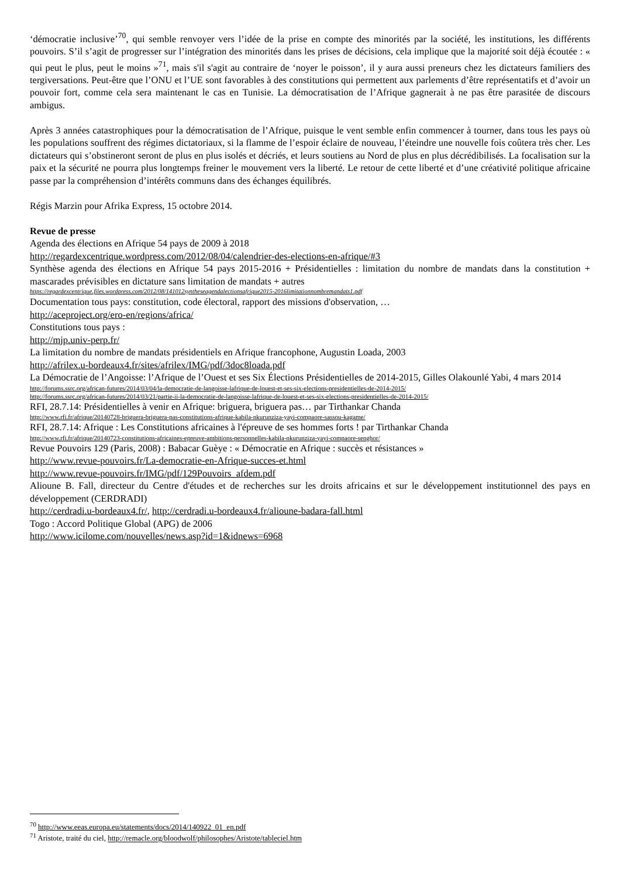‘démocratie inclusive’<sup>70</sup>, qui semble renvoyer vers l’idée de la prise en compte des minorités par la société, les institutions, les différents pouvoirs. S’il s’agit de progresser sur l’intégration des minorités dans les prises de décisions, cela implique que la majorité soit déjà écoutée : « qui peut le plus, peut le moins »<sup>71</sup>, mais s'il s'agit au contraire de ‘noyer le poisson’, il y aura aussi preneurs chez les dictateurs familiers des tergiversations. Peut-être que l’ONU et l’UE sont favorables à des constitutions qui permettent aux parlements d’être représentatifs et d’avoir un pouvoir fort, comme cela sera maintenant le cas en Tunisie. La démocratisation de l’Afrique gagnerait à ne pas être parasitée de discours ambigus.
Après 3 années catastrophiques pour la démocratisation de l’Afrique, puisque le vent semble enfin commencer à tourner, dans tous les pays où les populations souffrent des régimes dictatoriaux, si la flamme de l’espoir éclaire de nouveau, l’éteindre une nouvelle fois coûtera très cher. Les dictateurs qui s’obstineront seront de plus en plus isolés et décriés, et leurs soutiens au Nord de plus en plus décrédibilisés. La focalisation sur la paix et la sécurité ne pourra plus longtemps freiner le mouvement vers la liberté. Le retour de cette liberté et d’une créativité politique africaine passe par la compréhension d’intérêts communs dans des échanges équilibrés.
Régis Marzin pour Afrika Express, 15 octobre 2014.
Revue de presse
Agenda des élections en Afrique 54 pays de 2009 à 2018
http://regardexcentrique.wordpress.com/2012/08/04/calendrier-des-elections-en-afrique/#3
Synthèse agenda des élections en Afrique 54 pays 2015-2016 + Présidentielles : limitation du nombre de mandats dans la constitution + mascarades prévisibles en dictature sans limitation de mandats + autres
https://regardexcentrique.files.wordpress.com/2012/08/141012syntheseagendalectionsafrique2015-2016limitationnombremandats1.pdf
Documentation tous pays: constitution, code électoral, rapport des missions d'observation, …
http://aceproject.org/ero-en/regions/africa/
Constitutions tous pays :
http://mjp.univ-perp.fr/
La limitation du nombre de mandats présidentiels en Afrique francophone, Augustin Loada, 2003
http://afrilex.u-bordeaux4.fr/sites/afrilex/IMG/pdf/3doc8loada.pdf
La Démocratie de l’Angoisse: l’Afrique de l’Ouest et ses Six Élections Présidentielles de 2014-2015, Gilles Olakounlé Yabi, 4 mars 2014
http://forums.ssrc.org/african-futures/2014/03/04/la-democratie-de-langoisse-lafrique-de-louest-et-ses-six-elections-presidentielles-de-2014-2015/
http://forums.ssrc.org/african-futures/2014/03/21/partie-ii-la-democratie-de-langoisse-lafrique-de-louest-et-ses-six-elections-presidentielles-de-2014-2015/
RFI, 28.7.14: Présidentielles à venir en Afrique: briguera, briguera pas… par Tirthankar Chanda
http://www.rfi.fr/afrique/20140728-briguera-briguera-pas-constitutions-afrique-kabila-nkurunziza-yayi-compaore-sassou-kagame/
RFI, 28.7.14: Afrique : Les Constitutions africaines à l'épreuve de ses hommes forts ! par Tirthankar Chanda
http://www.rfi.fr/afrique/20140723-constitutions-africaines-epreuve-ambitions-personnelles-kabila-nkurunziza-yayi-compaore-senghor/
Revue Pouvoirs 129 (Paris, 2008) : Babacar Guèye : « Démocratie en Afrique : succès et résistances »
http://www.revue-pouvoirs.fr/La-democratie-en-Afrique-succes-et.html
http://www.revue-pouvoirs.fr/IMG/pdf/129Pouvoirs_afdem.pdf
Alioune B. Fall, directeur du Centre d'études et de recherches sur les droits africains et sur le développement institutionnel des pays en développement (CERDRADI)
http://cerdradi.u-bordeaux4.fr/, http://cerdradi.u-bordeaux4.fr/alioune-badara-fall.html
Togo : Accord Politique Global (APG) de 2006
http://www.icilome.com/nouvelles/news.asp?id=1&idnews=6968
<sup>70</sup> http://www.eeas.europa.eu/statements/docs/2014/140922_01_en.pdf
<sup>71</sup> Aristote, traité du ciel, http://remacle.org/bloodwolf/philosophes/Aristote/tableciel.htm